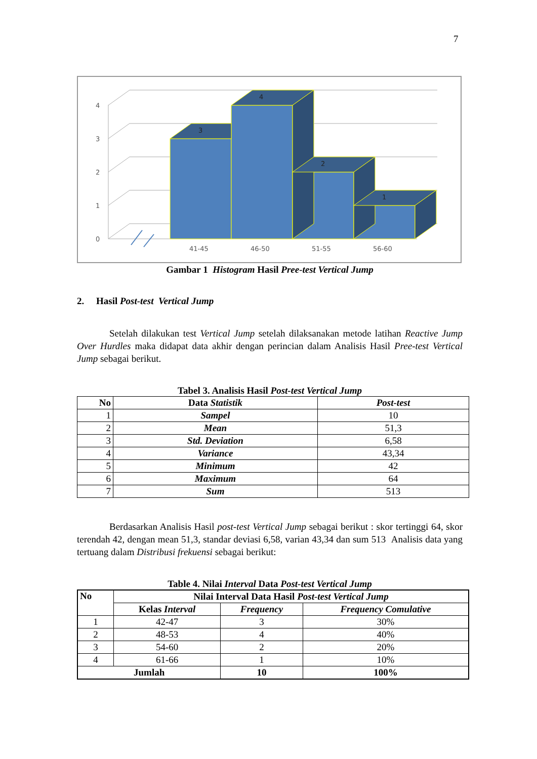7
0
1
2
3
4
3
4
2
1
41-45
46-50
51-55
56-60
Gambar 1 Histogram Hasil Pree-test Vertical Jump
2. Hasil Post-test Vertical Jump
Setelah dilakukan test Vertical Jump setelah dilaksanakan metode latihan Reactive Jump Over Hurdles maka didapat data akhir dengan perincian dalam Analisis Hasil Pree-test Vertical Jump sebagai berikut.
Tabel 3. Analisis Hasil Post-test Vertical Jump
| No | Data Statistik | Post-test |
| --- | --- | --- |
| 1 | Sampel | 10 |
| 2 | Mean | 51,3 |
| 3 | Std. Deviation | 6,58 |
| 4 | Variance | 43,34 |
| 5 | Minimum | 42 |
| 6 | Maximum | 64 |
| 7 | Sum | 513 |
Berdasarkan Analisis Hasil post-test Vertical Jump sebagai berikut : skor tertinggi 64, skor terendah 42, dengan mean 51,3, standar deviasi 6,58, varian 43,34 dan sum 513 Analisis data yang tertuang dalam Distribusi frekuensi sebagai berikut:
Table 4. Nilai Interval Data Post-test Vertical Jump
| No | Nilai Interval Data Hasil Post-test Vertical Jump | | |
| --- | --- | --- | --- |
| | Kelas Interval | Frequency | Frequency Comulative |
| 1 | 42-47 | 3 | 30% |
| 2 | 48-53 | 4 | 40% |
| 3 | 54-60 | 2 | 20% |
| 4 | 61-66 | 1 | 10% |
| Jumlah | | 10 | 100% |